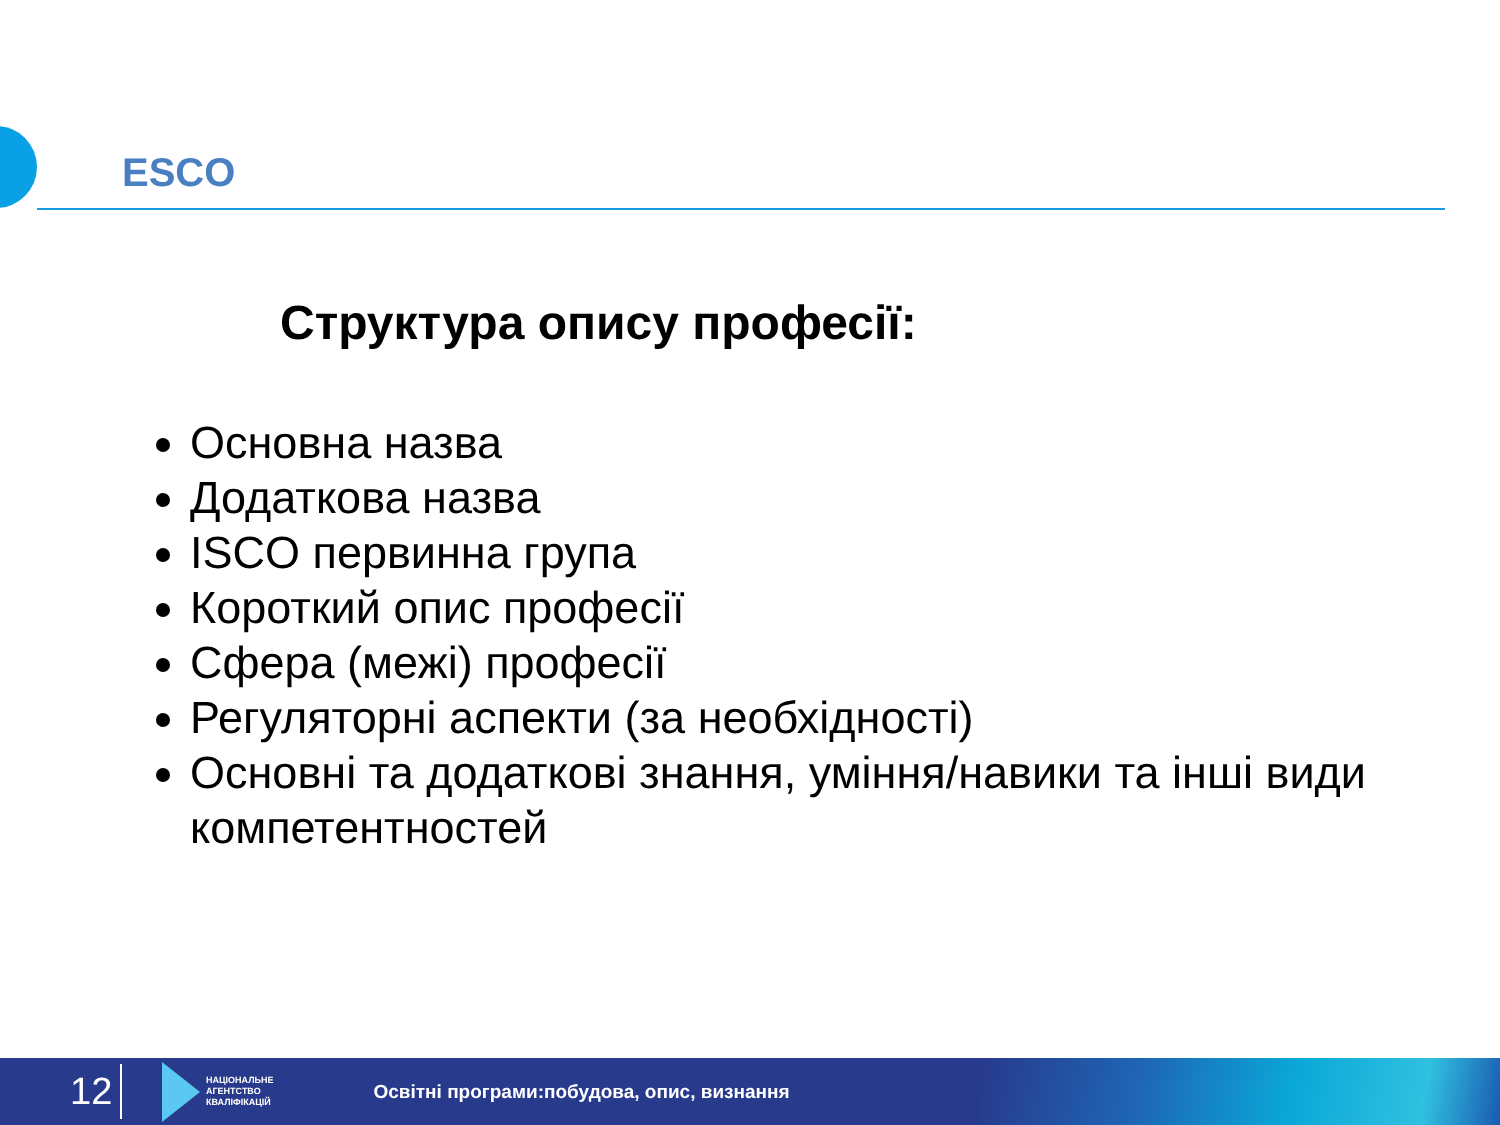ESCO
Структура опису професії:
Основна назва
Додаткова назва
ISCO первинна група
Короткий опис професії
Сфера (межі) професії
Регуляторні аспекти (за необхідності)
Основні та додаткові знання, уміння/навики та інші види компетентностей
12
НАЦІОНАЛЬНЕ
АГЕНТСТВО
КВАЛІФІКАЦІЙ
Освітні програми:побудова, опис, визнання